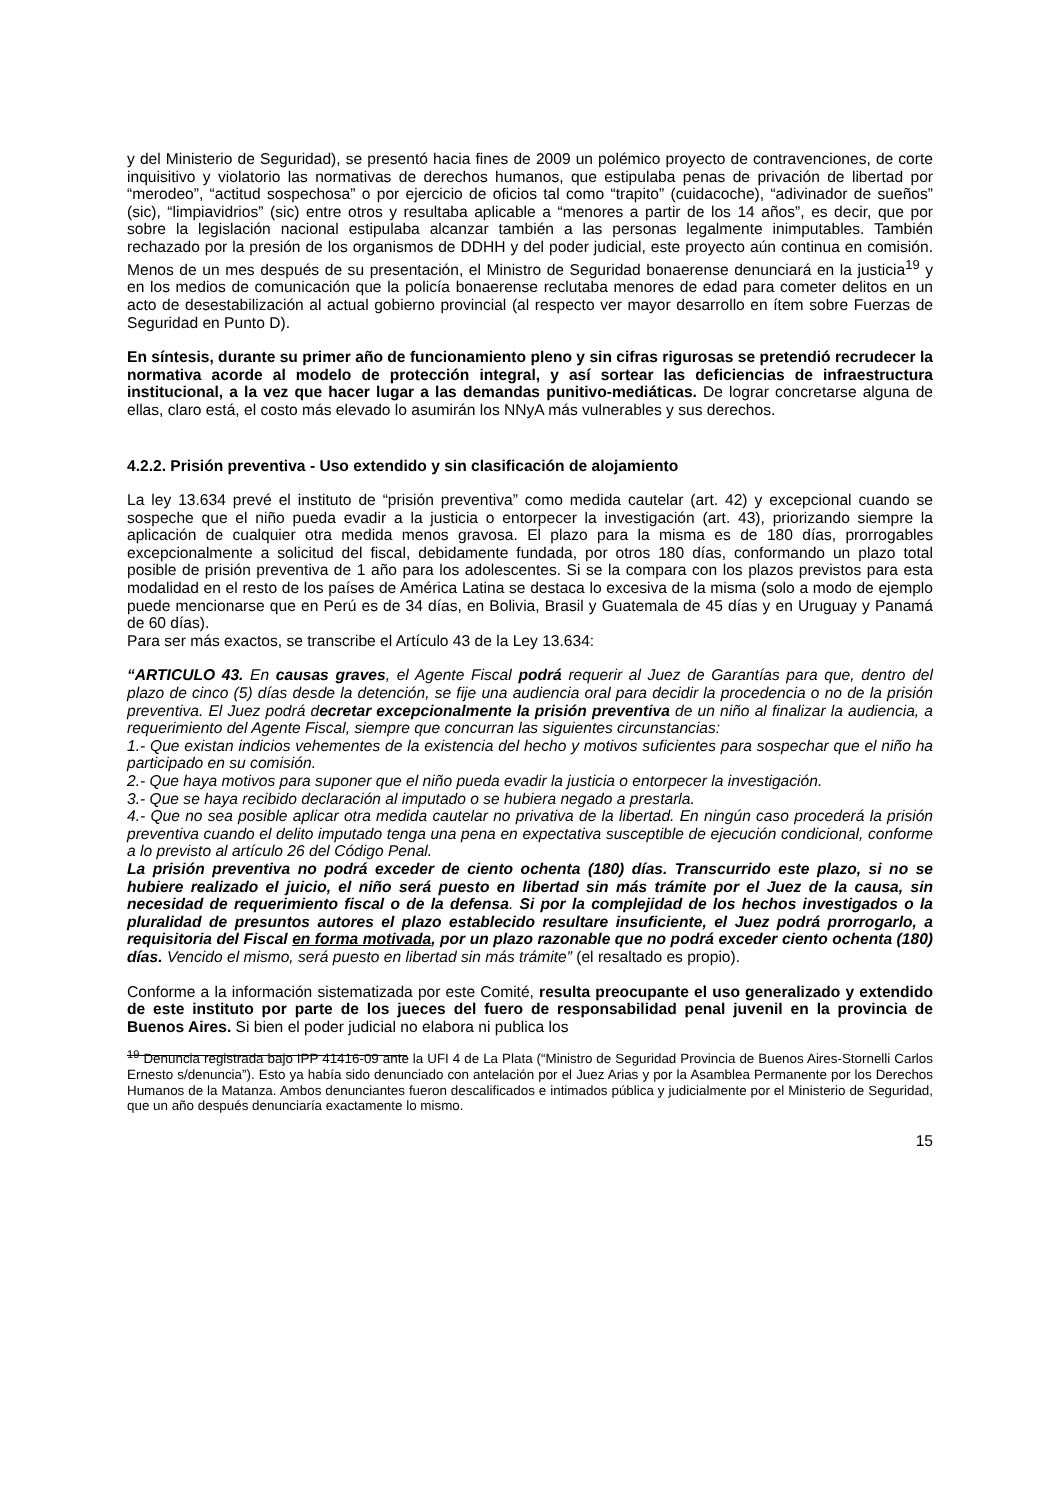y del Ministerio de Seguridad), se presentó hacia fines de 2009 un polémico proyecto de contravenciones, de corte inquisitivo y violatorio las normativas de derechos humanos, que estipulaba penas de privación de libertad por “merodeo”, “actitud sospechosa” o por ejercicio de oficios tal como “trapito” (cuidacoche), “adivinador de sueños” (sic), “limpiavidrios” (sic) entre otros y resultaba aplicable a “menores a partir de los 14 años”, es decir, que por sobre la legislación nacional estipulaba alcanzar también a las personas legalmente inimputables. También rechazado por la presión de los organismos de DDHH y del poder judicial, este proyecto aún continua en comisión. Menos de un mes después de su presentación, el Ministro de Seguridad bonaerense denunciará en la justicia<sup>19</sup> y en los medios de comunicación que la policía bonaerense reclutaba menores de edad para cometer delitos en un acto de desestabilización al actual gobierno provincial (al respecto ver mayor desarrollo en ítem sobre Fuerzas de Seguridad en Punto D).
En síntesis, durante su primer año de funcionamiento pleno y sin cifras rigurosas se pretendió recrudecer la normativa acorde al modelo de protección integral, y así sortear las deficiencias de infraestructura institucional, a la vez que hacer lugar a las demandas punitivo-mediáticas. De lograr concretarse alguna de ellas, claro está, el costo más elevado lo asumirán los NNyA más vulnerables y sus derechos.
4.2.2. Prisión preventiva - Uso extendido y sin clasificación de alojamiento
La ley 13.634 prevé el instituto de “prisión preventiva” como medida cautelar (art. 42) y excepcional cuando se sospeche que el niño pueda evadir a la justicia o entorpecer la investigación (art. 43), priorizando siempre la aplicación de cualquier otra medida menos gravosa. El plazo para la misma es de 180 días, prorrogables excepcionalmente a solicitud del fiscal, debidamente fundada, por otros 180 días, conformando un plazo total posible de prisión preventiva de 1 año para los adolescentes. Si se la compara con los plazos previstos para esta modalidad en el resto de los países de América Latina se destaca lo excesiva de la misma (solo a modo de ejemplo puede mencionarse que en Perú es de 34 días, en Bolivia, Brasil y Guatemala de 45 días y en Uruguay y Panamá de 60 días).
Para ser más exactos, se transcribe el Artículo 43 de la Ley 13.634:
“ARTICULO 43. En causas graves, el Agente Fiscal podrá requerir al Juez de Garantías para que, dentro del plazo de cinco (5) días desde la detención, se fije una audiencia oral para decidir la procedencia o no de la prisión preventiva. El Juez podrá decretar excepcionalmente la prisión preventiva de un niño al finalizar la audiencia, a requerimiento del Agente Fiscal, siempre que concurran las siguientes circunstancias:
1.- Que existan indicios vehementes de la existencia del hecho y motivos suficientes para sospechar que el niño ha participado en su comisión.
2.- Que haya motivos para suponer que el niño pueda evadir la justicia o entorpecer la investigación.
3.- Que se haya recibido declaración al imputado o se hubiera negado a prestarla.
4.- Que no sea posible aplicar otra medida cautelar no privativa de la libertad. En ningún caso procederá la prisión preventiva cuando el delito imputado tenga una pena en expectativa susceptible de ejecución condicional, conforme a lo previsto al artículo 26 del Código Penal.
La prisión preventiva no podrá exceder de ciento ochenta (180) días. Transcurrido este plazo, si no se hubiere realizado el juicio, el niño será puesto en libertad sin más trámite por el Juez de la causa, sin necesidad de requerimiento fiscal o de la defensa. Si por la complejidad de los hechos investigados o la pluralidad de presuntos autores el plazo establecido resultare insuficiente, el Juez podrá prorrogarlo, a requisitoria del Fiscal en forma motivada, por un plazo razonable que no podrá exceder ciento ochenta (180) días. Vencido el mismo, será puesto en libertad sin más trámite” (el resaltado es propio).
Conforme a la información sistematizada por este Comité, resulta preocupante el uso generalizado y extendido de este instituto por parte de los jueces del fuero de responsabilidad penal juvenil en la provincia de Buenos Aires. Si bien el poder judicial no elabora ni publica los
<sup>19</sup> Denuncia registrada bajo IPP 41416-09 ante la UFI 4 de La Plata (“Ministro de Seguridad Provincia de Buenos Aires-Stornelli Carlos Ernesto s/denuncia”). Esto ya había sido denunciado con antelación por el Juez Arias y por la Asamblea Permanente por los Derechos Humanos de la Matanza. Ambos denunciantes fueron descalificados e intimados pública y judicialmente por el Ministerio de Seguridad, que un año después denunciaría exactamente lo mismo.
15